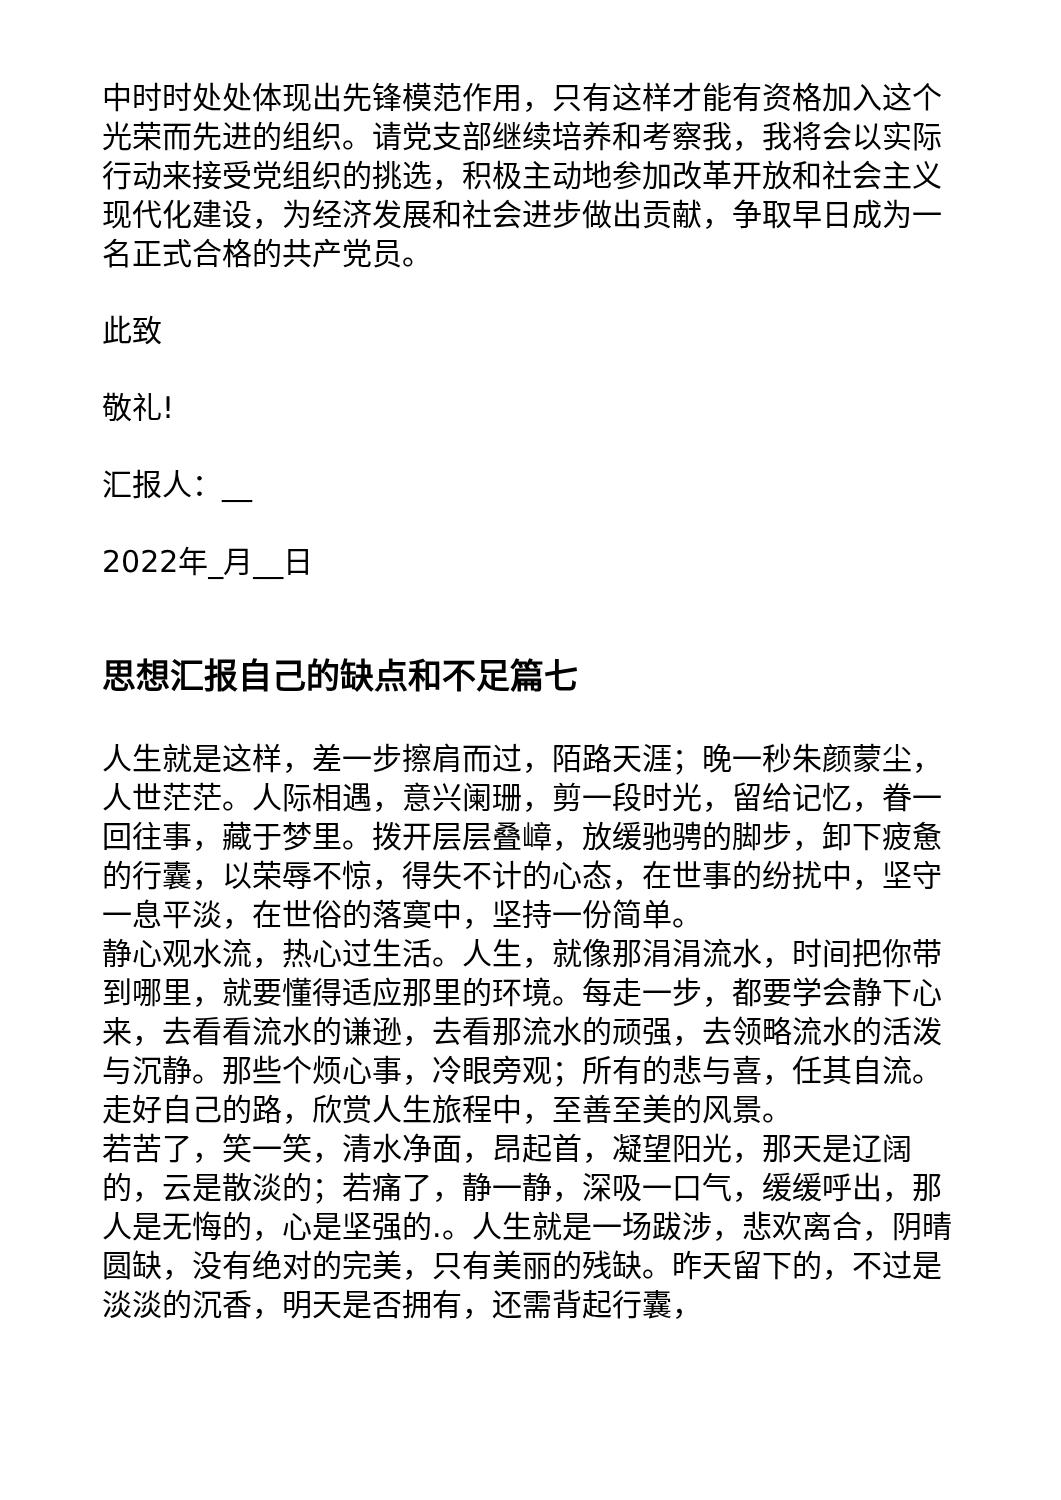中时时处处体现出先锋模范作用，只有这样才能有资格加入这个光荣而先进的组织。请党支部继续培养和考察我，我将会以实际行动来接受党组织的挑选，积极主动地参加改革开放和社会主义现代化建设，为经济发展和社会进步做出贡献，争取早日成为一名正式合格的共产党员。
此致
敬礼!
汇报人：__
2022年_月__日
思想汇报自己的缺点和不足篇七
人生就是这样，差一步擦肩而过，陌路天涯；晚一秒朱颜蒙尘，人世茫茫。人际相遇，意兴阑珊，剪一段时光，留给记忆，眷一回往事，藏于梦里。拨开层层叠嶂，放缓驰骋的脚步，卸下疲惫的行囊，以荣辱不惊，得失不计的心态，在世事的纷扰中，坚守一息平淡，在世俗的落寞中，坚持一份简单。
静心观水流，热心过生活。人生，就像那涓涓流水，时间把你带到哪里，就要懂得适应那里的环境。每走一步，都要学会静下心来，去看看流水的谦逊，去看那流水的顽强，去领略流水的活泼与沉静。那些个烦心事，冷眼旁观；所有的悲与喜，任其自流。走好自己的路，欣赏人生旅程中，至善至美的风景。
若苦了，笑一笑，清水净面，昂起首，凝望阳光，那天是辽阔的，云是散淡的；若痛了，静一静，深吸一口气，缓缓呼出，那人是无悔的，心是坚强的.。人生就是一场跋涉，悲欢离合，阴晴圆缺，没有绝对的完美，只有美丽的残缺。昨天留下的，不过是淡淡的沉香，明天是否拥有，还需背起行囊，